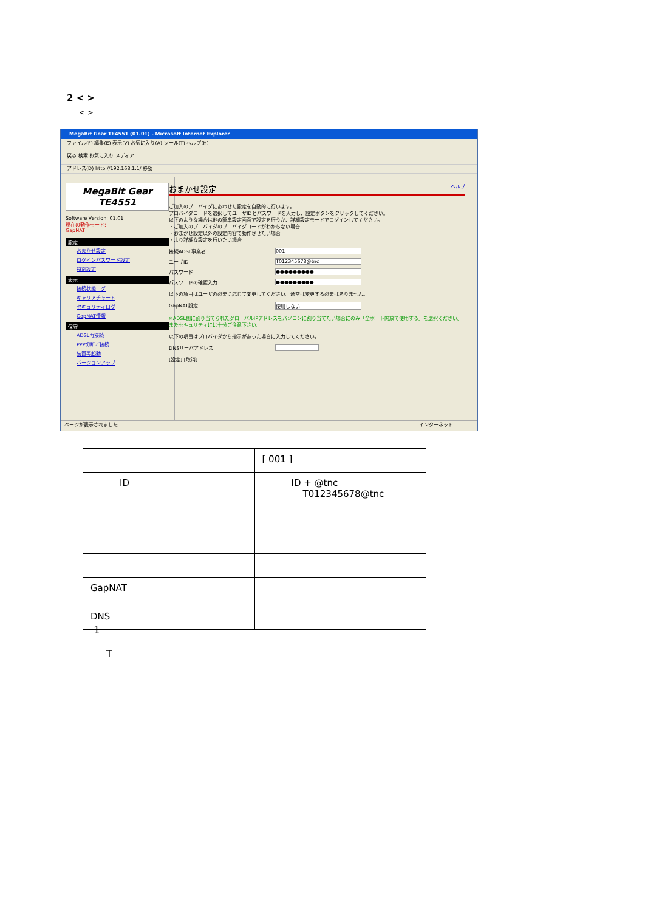2 < >
< >
MegaBit Gear TE4551 (01.01) - Microsoft Internet Explorer
ファイル(F) 編集(E) 表示(V) お気に入り(A) ツール(T) ヘルプ(H)
戻る 検索 お気に入り メディア
アドレス(D) http://192.168.1.1/ 移動
MegaBit Gear
TE4551
Software Version: 01.01
現在の動作モード:
GapNAT
設定
おまかせ設定
ログインパスワード設定
特別設定
表示
接続状態ログ
キャリアチャート
セキュリティログ
GapNAT情報
保守
ADSL再接続
PPP切断／接続
装置再起動
バージョンアップ
おまかせ設定 ヘルプ
ご加入のプロバイダにあわせた設定を自動的に行います。
プロバイダコードを選択してユーザIDとパスワードを入力し、設定ボタンをクリックしてください。
以下のような場合は他の簡単設定画面で設定を行うか、詳細設定モードでログインしてください。
・ご加入のプロバイダのプロバイダコードがわからない場合
・おまかせ設定以外の設定内容で動作させたい場合
・より詳細な設定を行いたい場合
接続ADSL事業者 001
ユーザID T012345678@tnc
パスワード ●●●●●●●●●
パスワードの確認入力 ●●●●●●●●●
以下の項目はユーザの必要に応じて変更してください。通常は変更する必要はありません。
GapNAT設定 使用しない
※ADSL側に割り当てられたグローバルIPアドレスをパソコンに割り当てたい場合にのみ「全ポート開放で使用する」を選択ください。またセキュリティには十分ご注意下さい。
以下の項目はプロバイダから指示があった場合に入力してください。
DNSサーバアドレス
[設定] [取消]
ページが表示されました インターネット
| | [ 001 ] |
| ID | ID + @tnc T012345678@tnc |
| GapNAT | |
| DNS | |
1
T